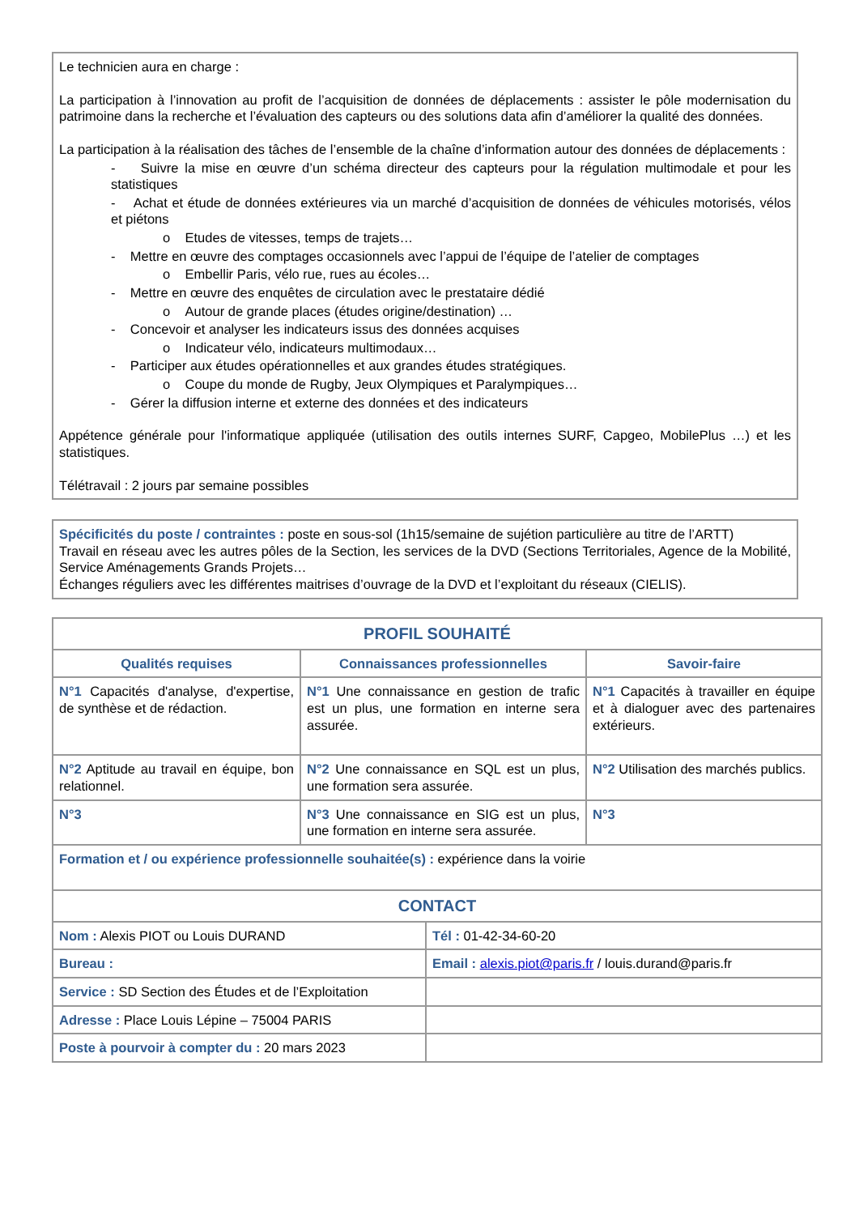Le technicien aura en charge :
La participation à l’innovation au profit de l’acquisition de données de déplacements : assister le pôle modernisation du patrimoine dans la recherche et l’évaluation des capteurs ou des solutions data afin d’améliorer la qualité des données.
La participation à la réalisation des tâches de l’ensemble de la chaîne d’information autour des données de déplacements :
- Suivre la mise en œuvre d’un schéma directeur des capteurs pour la régulation multimodale et pour les statistiques
- Achat et étude de données extérieures via un marché d’acquisition de données de véhicules motorisés, vélos et piétons
o Etudes de vitesses, temps de trajets…
- Mettre en œuvre des comptages occasionnels avec l’appui de l’équipe de l’atelier de comptages
o Embellir Paris, vélo rue, rues au écoles…
- Mettre en œuvre des enquêtes de circulation avec le prestataire dédié
o Autour de grande places (études origine/destination) …
- Concevoir et analyser les indicateurs issus des données acquises
o Indicateur vélo, indicateurs multimodaux…
- Participer aux études opérationnelles et aux grandes études stratégiques.
o Coupe du monde de Rugby, Jeux Olympiques et Paralympiques…
- Gérer la diffusion interne et externe des données et des indicateurs
Appétence générale pour l'informatique appliquée (utilisation des outils internes SURF, Capgeo, MobilePlus …) et les statistiques.
Télétravail : 2 jours par semaine possibles
Spécificités du poste / contraintes : poste en sous-sol (1h15/semaine de sujétion particulière au titre de l’ARTT)
Travail en réseau avec les autres pôles de la Section, les services de la DVD (Sections Territoriales, Agence de la Mobilité, Service Aménagements Grands Projets…
Échanges réguliers avec les différentes maitrises d’ouvrage de la DVD et l’exploitant du réseaux (CIELIS).
| PROFIL SOUHAITÉ | | |
| --- | --- | --- |
| Qualités requises | Connaissances professionnelles | Savoir-faire |
| N°1 Capacités d'analyse, d'expertise, de synthèse et de rédaction. | N°1 Une connaissance en gestion de trafic est un plus, une formation en interne sera assurée. | N°1 Capacités à travailler en équipe et à dialoguer avec des partenaires extérieurs. |
| N°2 Aptitude au travail en équipe, bon relationnel. | N°2 Une connaissance en SQL est un plus, une formation sera assurée. | N°2 Utilisation des marchés publics. |
| N°3 | N°3 Une connaissance en SIG est un plus, une formation en interne sera assurée. | N°3 |
| Formation et / ou expérience professionnelle souhaitée(s) : expérience dans la voirie | | |
| CONTACT | |
| --- | --- |
| Nom : Alexis PIOT ou Louis DURAND | Tél : 01-42-34-60-20 |
| Bureau : | Email : alexis.piot@paris.fr / louis.durand@paris.fr |
| Service : SD Section des Études et de l’Exploitation | |
| Adresse : Place Louis Lépine – 75004 PARIS | |
| Poste à pourvoir à compter du : 20 mars 2023 | |